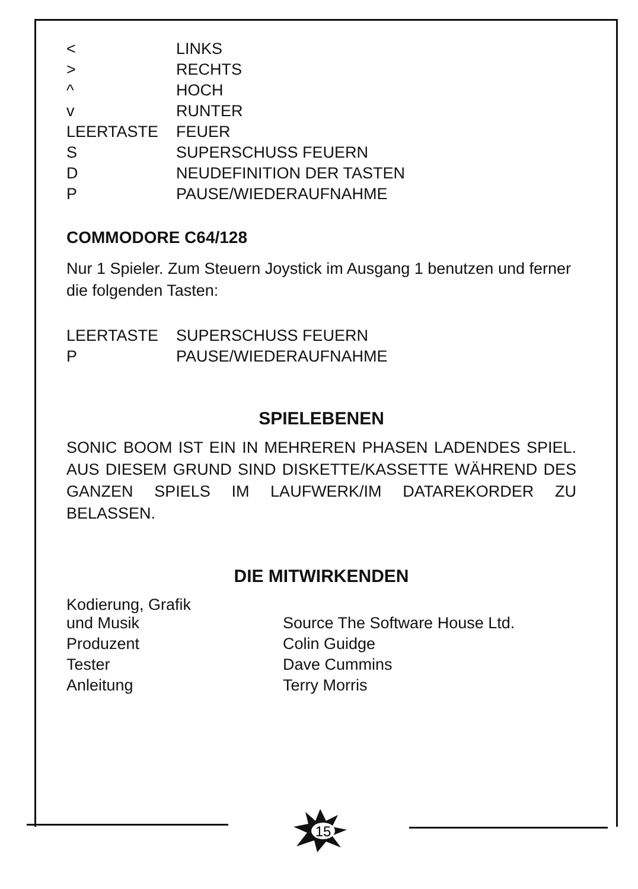| < | LINKS |
| > | RECHTS |
| ^ | HOCH |
| v | RUNTER |
| LEERTASTE | FEUER |
| S | SUPERSCHUSS FEUERN |
| D | NEUDEFINITION DER TASTEN |
| P | PAUSE/WIEDERAUFNAHME |
COMMODORE C64/128
Nur 1 Spieler. Zum Steuern Joystick im Ausgang 1 benutzen und ferner die folgenden Tasten:
| LEERTASTE | SUPERSCHUSS FEUERN |
| P | PAUSE/WIEDERAUFNAHME |
SPIELEBENEN
SONIC BOOM IST EIN IN MEHREREN PHASEN LADENDES SPIEL. AUS DIESEM GRUND SIND DISKETTE/KASSETTE WÄHREND DES GANZEN SPIELS IM LAUFWERK/IM DATAREKORDER ZU BELASSEN.
DIE MITWIRKENDEN
| Kodierung, Grafik und Musik | Source The Software House Ltd. |
| Produzent | Colin Guidge |
| Tester | Dave Cummins |
| Anleitung | Terry Morris |
15